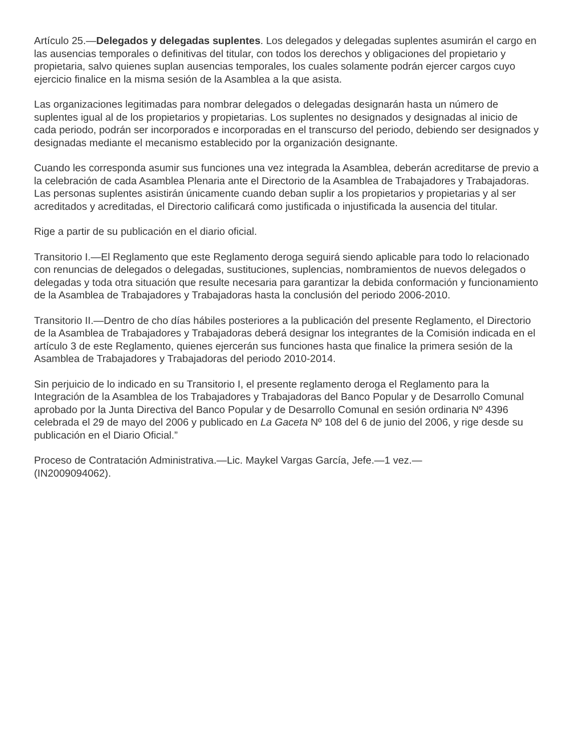Artículo 25.—Delegados y delegadas suplentes. Los delegados y delegadas suplentes asumirán el cargo en las ausencias temporales o definitivas del titular, con todos los derechos y obligaciones del propietario y propietaria, salvo quienes suplan ausencias temporales, los cuales solamente podrán ejercer cargos cuyo ejercicio finalice en la misma sesión de la Asamblea a la que asista.
Las organizaciones legitimadas para nombrar delegados o delegadas designarán hasta un número de suplentes igual al de los propietarios y propietarias. Los suplentes no designados y designadas al inicio de cada periodo, podrán ser incorporados e incorporadas en el transcurso del periodo, debiendo ser designados y designadas mediante el mecanismo establecido por la organización designante.
Cuando les corresponda asumir sus funciones una vez integrada la Asamblea, deberán acreditarse de previo a la celebración de cada Asamblea Plenaria ante el Directorio de la Asamblea de Trabajadores y Trabajadoras. Las personas suplentes asistirán únicamente cuando deban suplir a los propietarios y propietarias y al ser acreditados y acreditadas, el Directorio calificará como justificada o injustificada la ausencia del titular.
Rige a partir de su publicación en el diario oficial.
Transitorio I.—El Reglamento que este Reglamento deroga seguirá siendo aplicable para todo lo relacionado con renuncias de delegados o delegadas, sustituciones, suplencias, nombramientos de nuevos delegados o delegadas y toda otra situación que resulte necesaria para garantizar la debida conformación y funcionamiento de la Asamblea de Trabajadores y Trabajadoras hasta la conclusión del periodo 2006-2010.
Transitorio II.—Dentro de cho días hábiles posteriores a la publicación del presente Reglamento, el Directorio de la Asamblea de Trabajadores y Trabajadoras deberá designar los integrantes de la Comisión indicada en el artículo 3 de este Reglamento, quienes ejercerán sus funciones hasta que finalice la primera sesión de la Asamblea de Trabajadores y Trabajadoras del periodo 2010-2014.
Sin perjuicio de lo indicado en su Transitorio I, el presente reglamento deroga el Reglamento para la Integración de la Asamblea de los Trabajadores y Trabajadoras del Banco Popular y de Desarrollo Comunal aprobado por la Junta Directiva del Banco Popular y de Desarrollo Comunal en sesión ordinaria Nº 4396 celebrada el 29 de mayo del 2006 y publicado en La Gaceta Nº 108 del 6 de junio del 2006, y rige desde su publicación en el Diario Oficial.”
Proceso de Contratación Administrativa.—Lic. Maykel Vargas García, Jefe.—1 vez.—
(IN2009094062).